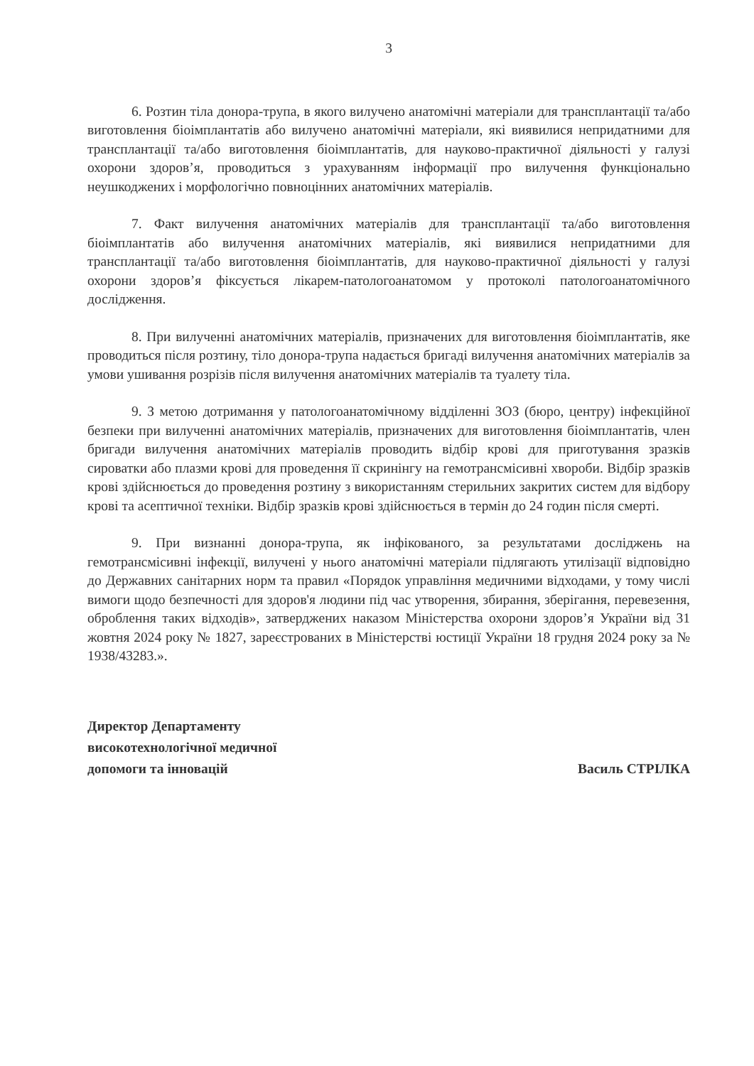3
6. Розтин тіла донора-трупа, в якого вилучено анатомічні матеріали для трансплантації та/або виготовлення біоімплантатів або вилучено анатомічні матеріали, які виявилися непридатними для трансплантації та/або виготовлення біоімплантатів, для науково-практичної діяльності у галузі охорони здоров’я, проводиться з урахуванням інформації про вилучення функціонально неушкоджених і морфологічно повноцінних анатомічних матеріалів.
7. Факт вилучення анатомічних матеріалів для трансплантації та/або виготовлення біоімплантатів або вилучення анатомічних матеріалів, які виявилися непридатними для трансплантації та/або виготовлення біоімплантатів, для науково-практичної діяльності у галузі охорони здоров’я фіксується лікарем-патологоанатомом у протоколі патологоанатомічного дослідження.
8. При вилученні анатомічних матеріалів, призначених для виготовлення біоімплантатів, яке проводиться після розтину, тіло донора-трупа надається бригаді вилучення анатомічних матеріалів за умови ушивання розрізів після вилучення анатомічних матеріалів та туалету тіла.
9. З метою дотримання у патологоанатомічному відділенні ЗОЗ (бюро, центру) інфекційної безпеки при вилученні анатомічних матеріалів, призначених для виготовлення біоімплантатів, член бригади вилучення анатомічних матеріалів проводить відбір крові для приготування зразків сироватки або плазми крові для проведення її скринінгу на гемотрансмісивні хвороби. Відбір зразків крові здійснюється до проведення розтину з використанням стерильних закритих систем для відбору крові та асептичної техніки. Відбір зразків крові здійснюється в термін до 24 годин після смерті.
9. При визнанні донора-трупа, як інфікованого, за результатами досліджень на гемотрансмісивні інфекції, вилучені у нього анатомічні матеріали підлягають утилізації відповідно до Державних санітарних норм та правил «Порядок управління медичними відходами, у тому числі вимоги щодо безпечності для здоров'я людини під час утворення, збирання, зберігання, перевезення, оброблення таких відходів», затверджених наказом Міністерства охорони здоров’я України від 31 жовтня 2024 року № 1827, зареєстрованих в Міністерстві юстиції України 18 грудня 2024 року за № 1938/43283.».
Директор Департаменту
високотехнологічної медичної
допомоги та інновацій
Василь СТРІЛКА